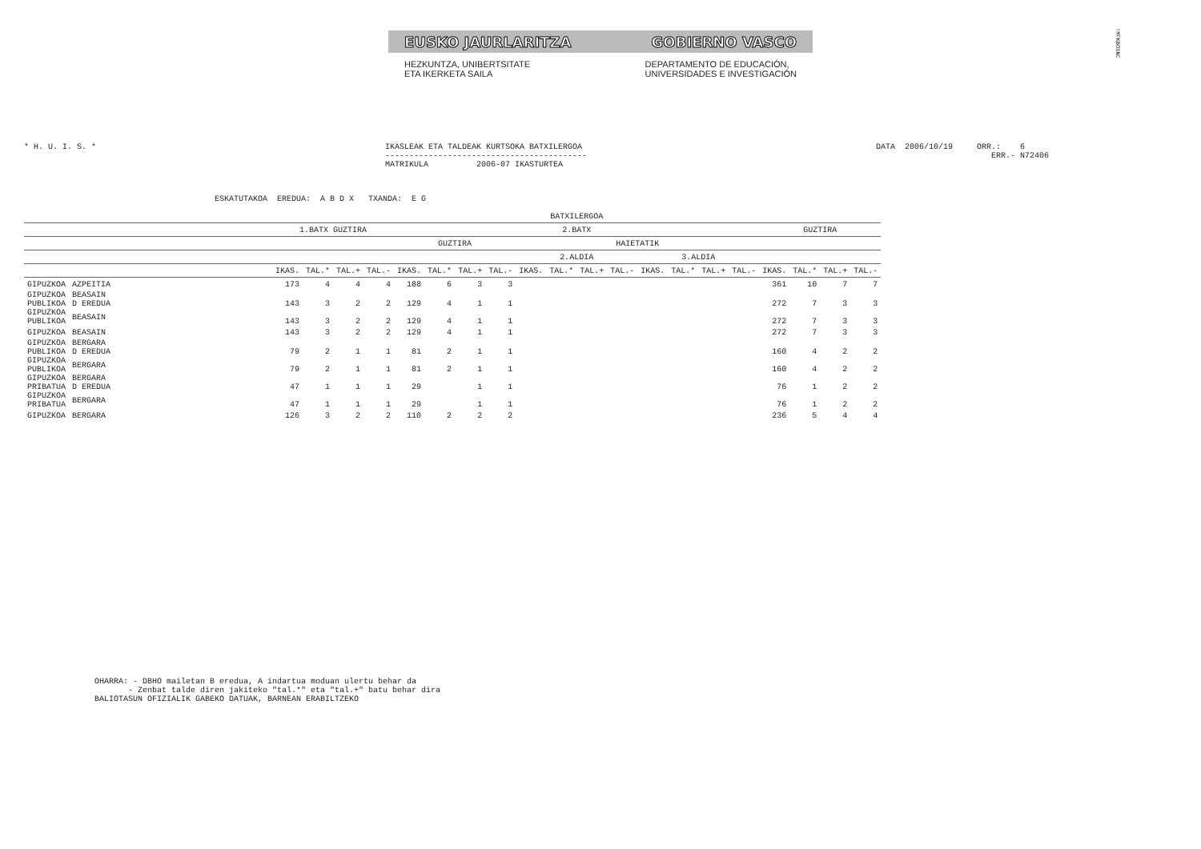EUSKO JAURLARITZA GOBIERNO VASCO
HEZKUNTZA, UNIBERTSITATE
ETA IKERKETA SAILA
DEPARTAMENTO DE EDUCACIÓN,
UNIVERSIDADES E INVESTIGACIÓN
!MFKBOSNC
* H. U. I. S. * IKASLEAK ETA TALDEAK KURTSOKA BATXILERGOA ------------------------------------------ MATRIKULA 2006-07 IKASTURTEA
DATA 2006/10/19 ORR.: 6 ERR.- N72406
ESKATUTAKOA EREDUA: A B D X TXANDA: E G
| | | | BATXILERGOA | | | | | | | | | | | | | | | | | | | |
| --- | --- | --- | --- | --- | --- | --- | --- | --- | --- | --- | --- | --- | --- | --- | --- | --- | --- | --- | --- | --- | --- | --- |
| | | | 1.BATX GUZTIRA | | | | 2.BATX | | | | | | | | | | | | GUZTIRA | | | |
| | | | | | | | GUZTIRA | | | | HAIETATIK | | | | | | | | | | | |
| | | | | | | | | | | | 2.ALDIA | | | | 3.ALDIA | | | | | | | |
| | | | IKAS. | TAL.* | TAL.+ | TAL.- | IKAS. | TAL.* | TAL.+ | TAL.- | IKAS. | TAL.* | TAL.+ | TAL.- | IKAS. | TAL.* | TAL.+ | TAL.- | IKAS. | TAL.* | TAL.+ | TAL.- |
| GIPUZKOA | AZPEITIA | | 173 | 4 | 4 | 4 | 188 | 6 | 3 | 3 | | | | | | | | | 361 | 10 | 7 | 7 |
| GIPUZKOA PUBLIKOA | BEASAIN D EREDUA | | 143 | 3 | 2 | 2 | 129 | 4 | 1 | 1 | | | | | | | | | 272 | 7 | 3 | 3 |
| GIPUZKOA PUBLIKOA | BEASAIN | | 143 | 3 | 2 | 2 | 129 | 4 | 1 | 1 | | | | | | | | | 272 | 7 | 3 | 3 |
| GIPUZKOA | BEASAIN | | 143 | 3 | 2 | 2 | 129 | 4 | 1 | 1 | | | | | | | | | 272 | 7 | 3 | 3 |
| GIPUZKOA PUBLIKOA | BERGARA D EREDUA | | 79 | 2 | 1 | 1 | 81 | 2 | 1 | 1 | | | | | | | | | 160 | 4 | 2 | 2 |
| GIPUZKOA PUBLIKOA | BERGARA | | 79 | 2 | 1 | 1 | 81 | 2 | 1 | 1 | | | | | | | | | 160 | 4 | 2 | 2 |
| GIPUZKOA PRIBATUA | BERGARA D EREDUA | | 47 | 1 | 1 | 1 | 29 | | 1 | 1 | | | | | | | | | 76 | 1 | 2 | 2 |
| GIPUZKOA PRIBATUA | BERGARA | | 47 | 1 | 1 | 1 | 29 | | 1 | 1 | | | | | | | | | 76 | 1 | 2 | 2 |
| GIPUZKOA | BERGARA | | 126 | 3 | 2 | 2 | 110 | 2 | 2 | 2 | | | | | | | | | 236 | 5 | 4 | 4 |
OHARRA: - DBHO mailetan B eredua, A indartua moduan ulertu behar da - Zenbat talde diren jakiteko "tal.*" eta "tal.+" batu behar dira BALIOTASUN OFIZIALIK GABEKO DATUAK, BARNEAN ERABILTZEKO